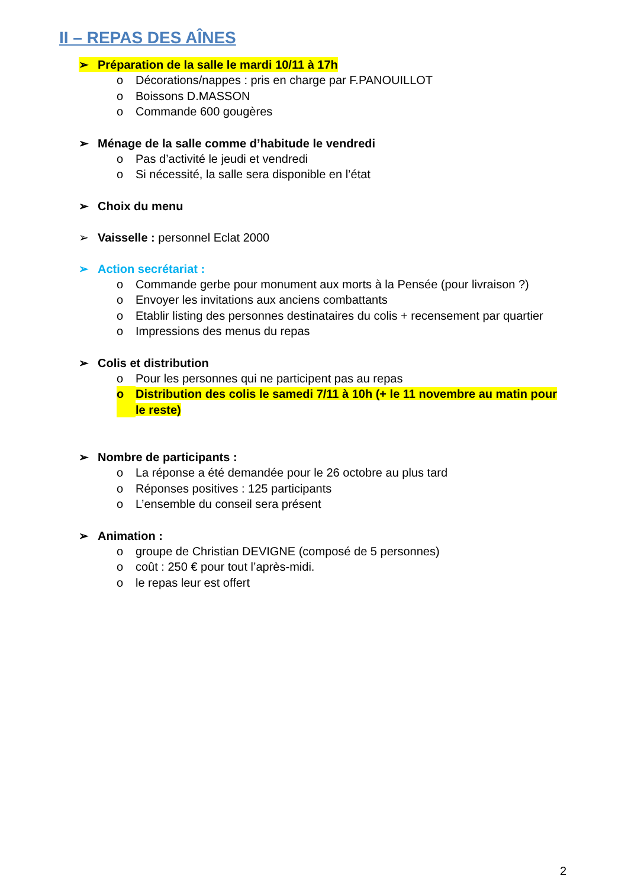II – REPAS DES AÎNES
➢ Préparation de la salle le mardi 10/11 à 17h
o Décorations/nappes : pris en charge par F.PANOUILLOT
o Boissons D.MASSON
o Commande 600 gougères
➢ Ménage de la salle comme d’habitude le vendredi
o Pas d’activité le jeudi et vendredi
o Si nécessité, la salle sera disponible en l’état
➢ Choix du menu
➢ Vaisselle : personnel Eclat 2000
➢ Action secrétariat :
o Commande gerbe pour monument aux morts à la Pensée (pour livraison ?)
o Envoyer les invitations aux anciens combattants
o Etablir listing des personnes destinataires du colis + recensement par quartier
o Impressions des menus du repas
➢ Colis et distribution
o Pour les personnes qui ne participent pas au repas
o Distribution des colis le samedi 7/11 à 10h (+ le 11 novembre au matin pour le reste)
➢ Nombre de participants :
o La réponse a été demandée pour le 26 octobre au plus tard
o Réponses positives : 125 participants
o L’ensemble du conseil sera présent
➢ Animation :
o groupe de Christian DEVIGNE (composé de 5 personnes)
o coût : 250 € pour tout l’après-midi.
o le repas leur est offert
2